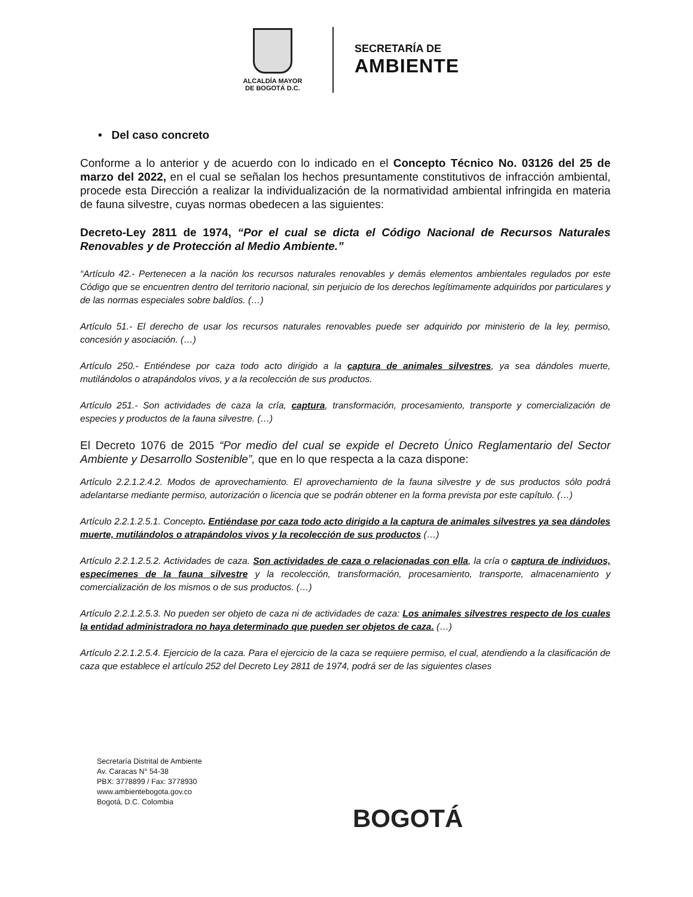ALCALDÍA MAYOR
DE BOGOTÁ D.C.
SECRETARÍA DE
AMBIENTE
• Del caso concreto
Conforme a lo anterior y de acuerdo con lo indicado en el Concepto Técnico No. 03126 del 25 de marzo del 2022, en el cual se señalan los hechos presuntamente constitutivos de infracción ambiental, procede esta Dirección a realizar la individualización de la normatividad ambiental infringida en materia de fauna silvestre, cuyas normas obedecen a las siguientes:
Decreto-Ley 2811 de 1974, “Por el cual se dicta el Código Nacional de Recursos Naturales Renovables y de Protección al Medio Ambiente.”
“Artículo 42.- Pertenecen a la nación los recursos naturales renovables y demás elementos ambientales regulados por este Código que se encuentren dentro del territorio nacional, sin perjuicio de los derechos legítimamente adquiridos por particulares y de las normas especiales sobre baldíos. (…)
Artículo 51.- El derecho de usar los recursos naturales renovables puede ser adquirido por ministerio de la ley, permiso, concesión y asociación. (…)
Artículo 250.- Entiéndese por caza todo acto dirigido a la captura de animales silvestres, ya sea dándoles muerte, mutilándolos o atrapándolos vivos, y a la recolección de sus productos.
Artículo 251.- Son actividades de caza la cría, captura, transformación, procesamiento, transporte y comercialización de especies y productos de la fauna silvestre. (…)
El Decreto 1076 de 2015 “Por medio del cual se expide el Decreto Único Reglamentario del Sector Ambiente y Desarrollo Sostenible”, que en lo que respecta a la caza dispone:
Artículo 2.2.1.2.4.2. Modos de aprovechamiento. El aprovechamiento de la fauna silvestre y de sus productos sólo podrá adelantarse mediante permiso, autorización o licencia que se podrán obtener en la forma prevista por este capítulo. (…)
Artículo 2.2.1.2.5.1. Concepto. Entiéndase por caza todo acto dirigido a la captura de animales silvestres ya sea dándoles muerte, mutilándolos o atrapándolos vivos y la recolección de sus productos (…)
Artículo 2.2.1.2.5.2. Actividades de caza. Son actividades de caza o relacionadas con ella, la cría o captura de individuos, especímenes de la fauna silvestre y la recolección, transformación, procesamiento, transporte, almacenamiento y comercialización de los mismos o de sus productos. (…)
Artículo 2.2.1.2.5.3. No pueden ser objeto de caza ni de actividades de caza: Los animales silvestres respecto de los cuales la entidad administradora no haya determinado que pueden ser objetos de caza. (…)
Artículo 2.2.1.2.5.4. Ejercicio de la caza. Para el ejercicio de la caza se requiere permiso, el cual, atendiendo a la clasificación de caza que establece el artículo 252 del Decreto Ley 2811 de 1974, podrá ser de las siguientes clases
Secretaría Distrital de Ambiente
Av. Caracas N° 54-38
PBX: 3778899 / Fax: 3778930
www.ambientebogota.gov.co
Bogotá, D.C. Colombia
BOGOTÁ